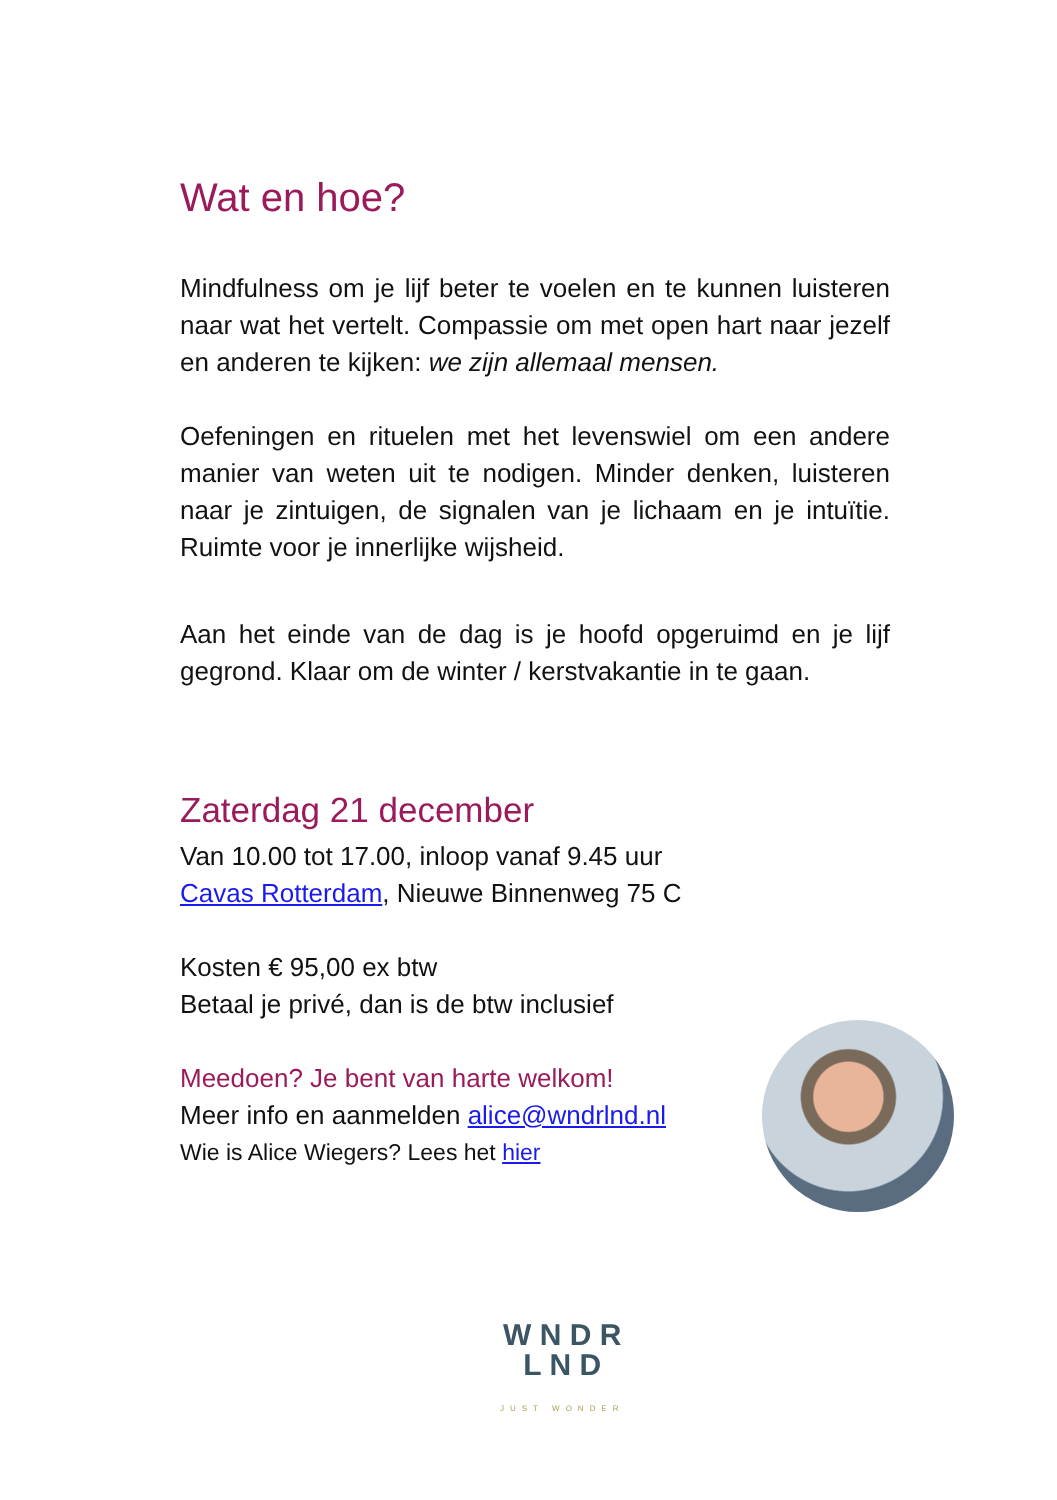Wat en hoe?
Mindfulness om je lijf beter te voelen en te kunnen luisteren naar wat het vertelt. Compassie om met open hart naar jezelf en anderen te kijken: we zijn allemaal mensen.
Oefeningen en rituelen met het levenswiel om een andere manier van weten uit te nodigen. Minder denken, luisteren naar je zintuigen, de signalen van je lichaam en je intuïtie. Ruimte voor je innerlijke wijsheid.
Aan het einde van de dag is je hoofd opgeruimd en je lijf gegrond. Klaar om de winter / kerstvakantie in te gaan.
Zaterdag 21 december
Van 10.00 tot 17.00, inloop vanaf 9.45 uur
Cavas Rotterdam, Nieuwe Binnenweg 75 C
Kosten € 95,00 ex btw
Betaal je privé, dan is de btw inclusief
Meedoen? Je bent van harte welkom!
Meer info en aanmelden alice@wndrlnd.nl
Wie is Alice Wiegers? Lees het hier
W N D R
L N D
JUST WONDER